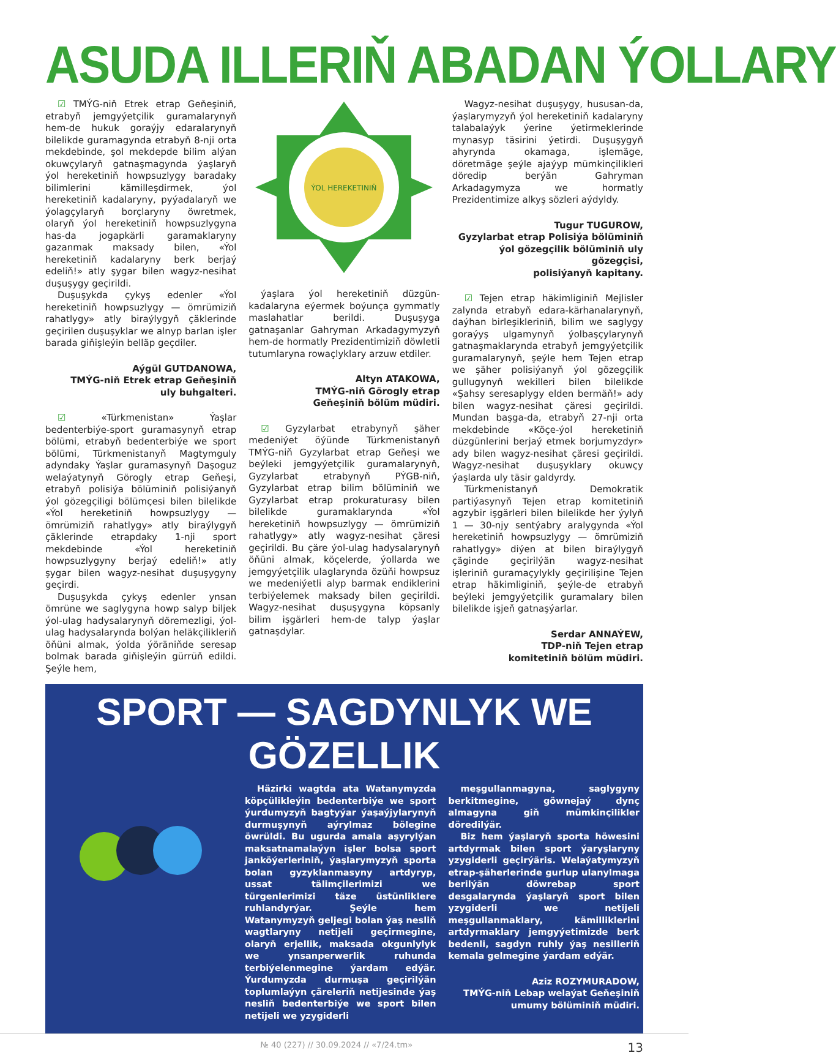ASUDA ILLERIŇ ABADAN ÝOLLARY
☑ TMÝG-niň Etrek etrap Geňeşiniň, etrabyň jemgyýetçilik guramalarynyň hem-de hukuk goraýjy edaralarynyň bilelikde guramagynda etrabyň 8-nji orta mekdebinde, şol mekdepde bilim alýan okuwçylaryň gatnaşmagynda ýaşlaryň ýol hereketiniň howpsuzlygy baradaky bilimlerini kämilleşdirmek, ýol hereketiniň kadalaryny, pyýadalaryň we ýolagçylaryň borçlaryny öwretmek, olaryň ýol hereketiniň howpsuzlygyna has-da jogapkärli garamaklaryny gazanmak maksady bilen, «Ýol hereketiniň kadalaryny berk berjaý edeliň!» atly şygar bilen wagyz-nesihat duşuşygy geçirildi.
Duşuşykda çykyş edenler «Ýol hereketiniň howpsuzlygy — ömrümiziň rahatlygy» atly biraýlygyň çäklerinde geçirilen duşuşyklar we alnyp barlan işler barada giňişleýin belläp geçdiler.
Aýgül GUTDANOWA,
TMÝG-niň Etrek etrap Geňeşiniň
uly buhgalteri.
☑ «Türkmenistan» Ýaşlar bedenterbiýe-sport guramasynyň etrap bölümi, etrabyň bedenterbiýe we sport bölümi, Türkmenistanyň Magtymguly adyndaky Ýaşlar guramasynyň Daşoguz welaýatynyň Görogly etrap Geňeşi, etrabyň polisiýa bölüminiň polisiýanyň ýol gözegçiligi bölümçesi bilen bilelikde «Ýol hereketiniň howpsuzlygy — ömrümiziň rahatlygy» atly biraýlygyň çäklerinde etrapdaky 1-nji sport mekdebinde «Ýol hereketiniň howpsuzlygyny berjaý edeliň!» atly şygar bilen wagyz-nesihat duşuşygyny geçirdi.
Duşuşykda çykyş edenler ynsan ömrüne we saglygyna howp salyp biljek ýol-ulag hadysalarynyň döremezligi, ýol-ulag hadysalarynda bolýan heläkçilikleriň öňüni almak, ýolda ýöräniňde seresap bolmak barada giňişleýin gürrüň edildi. Şeýle hem,
ÝOL HEREKETINIŇ
ýaşlara ýol hereketiniň düzgün-kadalaryna eýermek boýunça gymmatly maslahatlar berildi. Duşuşyga gatnaşanlar Gahryman Arkadagymyzyň hem-de hormatly Prezidentimiziň döwletli tutumlaryna rowaçlyklary arzuw etdiler.
Altyn ATAKOWA,
TMÝG-niň Görogly etrap
Geňeşiniň bölüm müdiri.
☑ Gyzylarbat etrabynyň şäher medeniýet öýünde Türkmenistanyň TMÝG-niň Gyzylarbat etrap Geňeşi we beýleki jemgyýetçilik guramalarynyň, Gyzylarbat etrabynyň PÝGB-niň, Gyzylarbat etrap bilim bölüminiň we Gyzylarbat etrap prokuraturasy bilen bilelikde guramaklarynda «Ýol hereketiniň howpsuzlygy — ömrümiziň rahatlygy» atly wagyz-nesihat çäresi geçirildi. Bu çäre ýol-ulag hadysalarynyň öňüni almak, köçelerde, ýollarda we jemgyýetçilik ulaglarynda özüňi howpsuz we medeniýetli alyp barmak endiklerini terbiýelemek maksady bilen geçirildi. Wagyz-nesihat duşuşygyna köpsanly bilim işgärleri hem-de talyp ýaşlar gatnaşdylar.
Wagyz-nesihat duşuşygy, hususan-da, ýaşlarymyzyň ýol hereketiniň kadalaryny talabalaýyk ýerine ýetirmeklerinde mynasyp täsirini ýetirdi. Duşuşygyň ahyrynda okamaga, işlemäge, döretmäge şeýle ajaýyp mümkinçilikleri döredip berýän Gahryman Arkadagymyza we hormatly Prezidentimize alkyş sözleri aýdyldy.
Tugur TUGUROW,
Gyzylarbat etrap Polisiýa bölüminiň ýol gözegçilik bölüminiň uly gözegçisi,
polisiýanyň kapitany.
☑ Tejen etrap häkimliginiň Mejlisler zalynda etrabyň edara-kärhanalarynyň, daýhan birleşikleriniň, bilim we saglygy goraýyş ulgamynyň ýolbaşçylarynyň gatnaşmaklarynda etrabyň jemgyýetçilik guramalarynyň, şeýle hem Tejen etrap we şäher polisiýanyň ýol gözegçilik gullugynyň wekilleri bilen bilelikde «Şahsy seresaplygy elden bermäň!» ady bilen wagyz-nesihat çäresi geçirildi. Mundan başga-da, etrabyň 27-nji orta mekdebinde «Köçe-ýol hereketiniň düzgünlerini berjaý etmek borjumyzdyr» ady bilen wagyz-nesihat çäresi geçirildi. Wagyz-nesihat duşuşyklary okuwçy ýaşlarda uly täsir galdyrdy.
Türkmenistanyň Demokratik partiýasynyň Tejen etrap komitetiniň agzybir işgärleri bilen bilelikde her ýylyň 1 — 30-njy sentýabry aralygynda «Ýol hereketiniň howpsuzlygy — ömrümiziň rahatlygy» diýen at bilen biraýlygyň çäginde geçirilýän wagyz-nesihat işleriniň guramaçylykly geçirilişine Tejen etrap häkimliginiň, şeýle-de etrabyň beýleki jemgyýetçilik guramalary bilen bilelikde işjeň gatnaşýarlar.
Serdar ANNAÝEW,
TDP-niň Tejen etrap
komitetiniň bölüm müdiri.
SPORT — SAGDYNLYK WE GÖZELLIK
Häzirki wagtda ata Watanymyzda köpçülikleýin bedenterbiýe we sport ýurdumyzyň bagtyýar ýaşaýjylarynyň durmuşynyň aýrylmaz bölegine öwrüldi. Bu ugurda amala aşyrylýan maksatnamalaýyn işler bolsa sport janköýerleriniň, ýaşlarymyzyň sporta bolan gyzyklanmasyny artdyryp, ussat tälimçilerimizi we türgenlerimizi täze üstünliklere ruhlandyrýar. Şeýle hem Watanymyzyň geljegi bolan ýaş nesliň wagtlaryny netijeli geçirmegine, olaryň erjellik, maksada okgunlylyk we ynsanperwerlik ruhunda terbiýelenmegine ýardam edýär. Ýurdumyzda durmuşa geçirilýän toplumlaýyn çäreleriň netijesinde ýaş nesliň bedenterbiýe we sport bilen netijeli we yzygiderli
meşgullanmagyna, saglygyny berkitmegine, göwnejaý dynç almagyna giň mümkinçilikler döredilýär.
Biz hem ýaşlaryň sporta höwesini artdyrmak bilen sport ýaryşlaryny yzygiderli geçirýäris. Welaýatymyzyň etrap-şäherlerinde gurlup ulanylmaga berilýän döwrebap sport desgalarynda ýaşlaryň sport bilen yzygiderli we netijeli meşgullanmaklary, kämilliklerini artdyrmaklary jemgyýetimizde berk bedenli, sagdyn ruhly ýaş nesilleriň kemala gelmegine ýardam edýär.
Aziz ROZYMURADOW,
TMÝG-niň Lebap welaýat Geňeşiniň
umumy bölüminiň müdiri.
№ 40 (227) // 30.09.2024 // «7/24.tm» 13